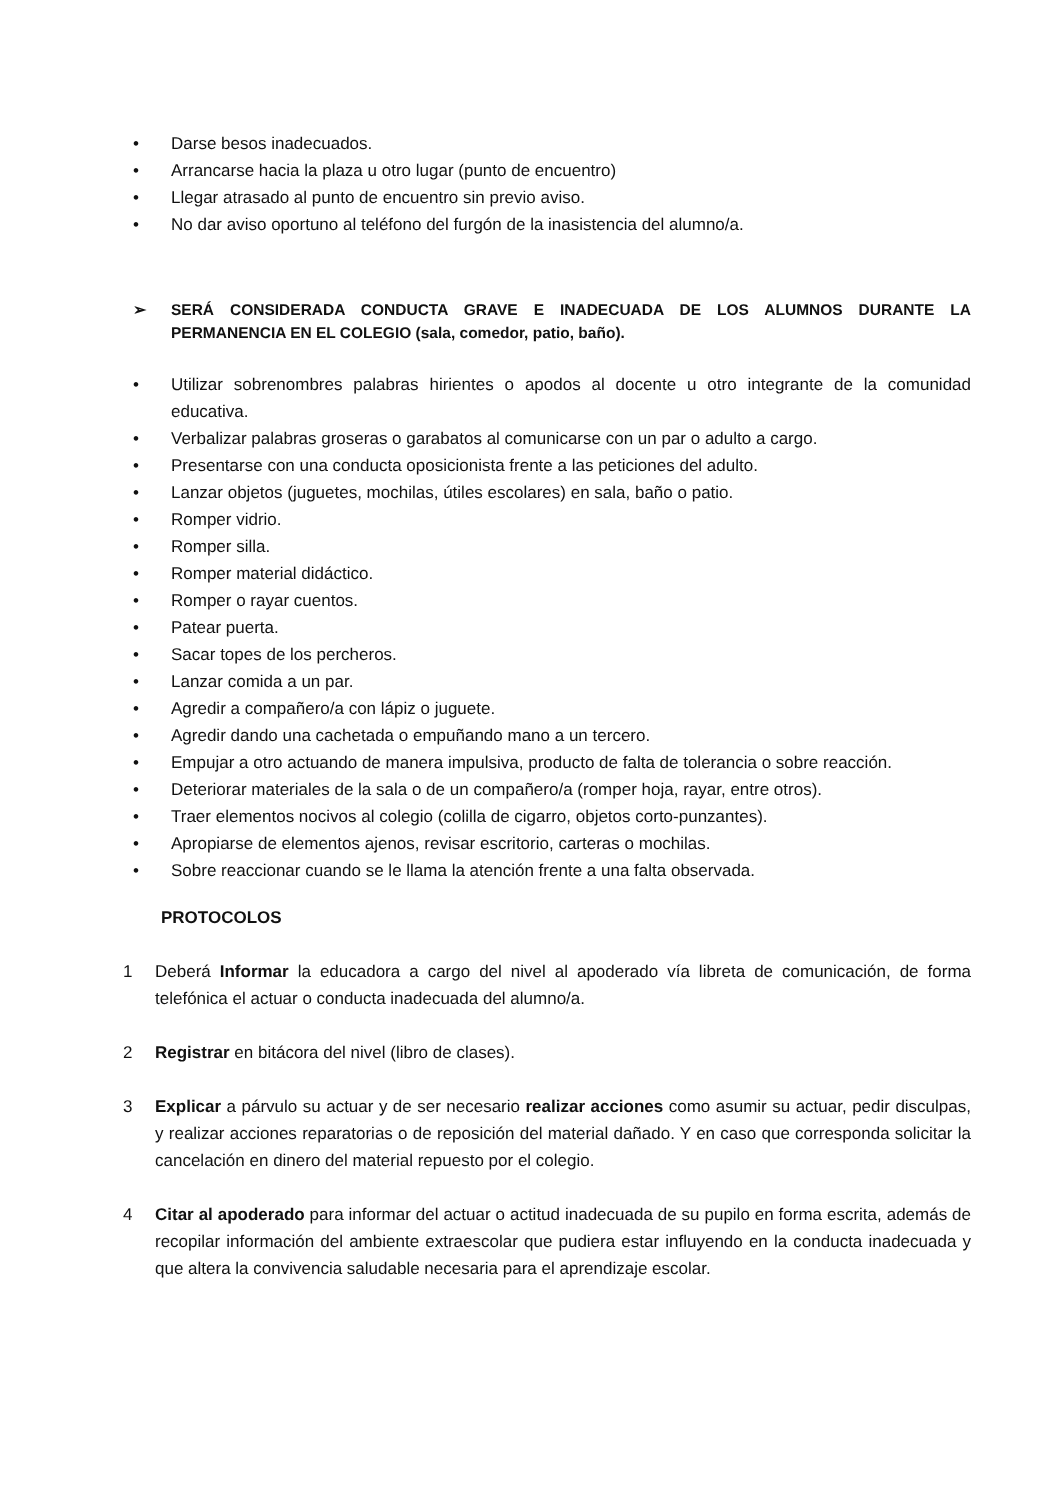• Darse besos inadecuados.
• Arrancarse hacia la plaza u otro lugar (punto de encuentro)
• Llegar atrasado al punto de encuentro sin previo aviso.
• No dar aviso oportuno al teléfono del furgón de la inasistencia del alumno/a.
➢ SERÁ CONSIDERADA CONDUCTA GRAVE E INADECUADA DE LOS ALUMNOS DURANTE LA PERMANENCIA EN EL COLEGIO (sala, comedor, patio, baño).
• Utilizar sobrenombres palabras hirientes o apodos al docente u otro integrante de la comunidad educativa.
• Verbalizar palabras groseras o garabatos al comunicarse con un par o adulto a cargo.
• Presentarse con una conducta oposicionista frente a las peticiones del adulto.
• Lanzar objetos (juguetes, mochilas, útiles escolares) en sala, baño o patio.
• Romper vidrio.
• Romper silla.
• Romper material didáctico.
• Romper o rayar cuentos.
• Patear puerta.
• Sacar topes de los percheros.
• Lanzar comida a un par.
• Agredir a compañero/a con lápiz o juguete.
• Agredir dando una cachetada o empuñando mano a un tercero.
• Empujar a otro actuando de manera impulsiva, producto de falta de tolerancia o sobre reacción.
• Deteriorar materiales de la sala o de un compañero/a (romper hoja, rayar, entre otros).
• Traer elementos nocivos al colegio (colilla de cigarro, objetos corto-punzantes).
• Apropiarse de elementos ajenos, revisar escritorio, carteras o mochilas.
• Sobre reaccionar cuando se le llama la atención frente a una falta observada.
PROTOCOLOS
1 Deberá Informar la educadora a cargo del nivel al apoderado vía libreta de comunicación, de forma telefónica el actuar o conducta inadecuada del alumno/a.
2 Registrar en bitácora del nivel (libro de clases).
3 Explicar a párvulo su actuar y de ser necesario realizar acciones como asumir su actuar, pedir disculpas, y realizar acciones reparatorias o de reposición del material dañado. Y en caso que corresponda solicitar la cancelación en dinero del material repuesto por el colegio.
4 Citar al apoderado para informar del actuar o actitud inadecuada de su pupilo en forma escrita, además de recopilar información del ambiente extraescolar que pudiera estar influyendo en la conducta inadecuada y que altera la convivencia saludable necesaria para el aprendizaje escolar.